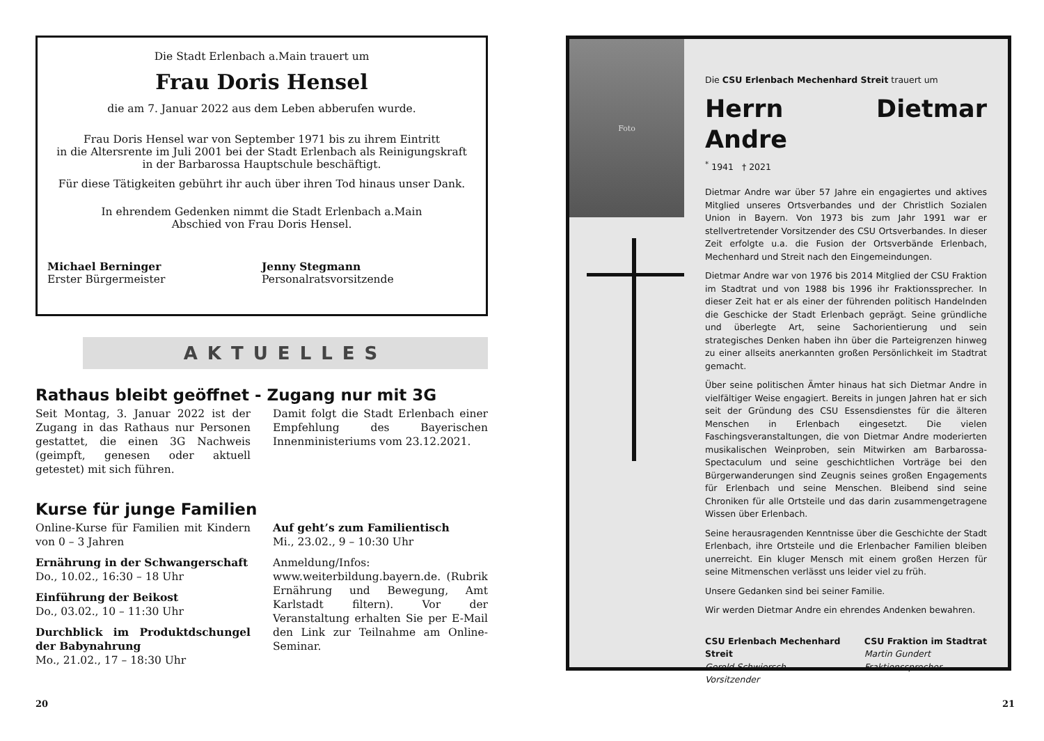Die Stadt Erlenbach a.Main trauert um
Frau Doris Hensel
die am 7. Januar 2022 aus dem Leben abberufen wurde.
Frau Doris Hensel war von September 1971 bis zu ihrem Eintritt
in die Altersrente im Juli 2001 bei der Stadt Erlenbach als Reinigungskraft
in der Barbarossa Hauptschule beschäftigt.
Für diese Tätigkeiten gebührt ihr auch über ihren Tod hinaus unser Dank.
In ehrendem Gedenken nimmt die Stadt Erlenbach a.Main
Abschied von Frau Doris Hensel.
Michael Berninger
Erster Bürgermeister
Jenny Stegmann
Personalratsvorsitzende
AKTUELLES
Rathaus bleibt geöffnet - Zugang nur mit 3G
Seit Montag, 3. Januar 2022 ist der Zugang in das Rathaus nur Personen gestattet, die einen 3G Nachweis (geimpft, genesen oder aktuell getestet) mit sich führen.
Damit folgt die Stadt Erlenbach einer Empfehlung des Bayerischen Innenministeriums vom 23.12.2021.
Kurse für junge Familien
Online-Kurse für Familien mit Kindern von 0 – 3 Jahren
Ernährung in der Schwangerschaft
Do., 10.02., 16:30 – 18 Uhr
Einführung der Beikost
Do., 03.02., 10 – 11:30 Uhr
Durchblick im Produktdschungel der Babynahrung
Mo., 21.02., 17 – 18:30 Uhr
Auf geht’s zum Familientisch
Mi., 23.02., 9 – 10:30 Uhr
Anmeldung/Infos:
www.weiterbildung.bayern.de. (Rubrik Ernährung und Bewegung, Amt Karlstadt filtern). Vor der Veranstaltung erhalten Sie per E-Mail den Link zur Teilnahme am Online-Seminar.
20
Foto
Die CSU Erlenbach Mechenhard Streit trauert um
Herrn Dietmar Andre
<sup>*</sup> 1941 † 2021
Dietmar Andre war über 57 Jahre ein engagiertes und aktives Mitglied unseres Ortsverbandes und der Christlich Sozialen Union in Bayern. Von 1973 bis zum Jahr 1991 war er stellvertretender Vorsitzender des CSU Ortsverbandes. In dieser Zeit erfolgte u.a. die Fusion der Ortsverbände Erlenbach, Mechenhard und Streit nach den Eingemeindungen.
Dietmar Andre war von 1976 bis 2014 Mitglied der CSU Fraktion im Stadtrat und von 1988 bis 1996 ihr Fraktionssprecher. In dieser Zeit hat er als einer der führenden politisch Handelnden die Geschicke der Stadt Erlenbach geprägt. Seine gründliche und überlegte Art, seine Sachorientierung und sein strategisches Denken haben ihn über die Parteigrenzen hinweg zu einer allseits anerkannten großen Persönlichkeit im Stadtrat gemacht.
Über seine politischen Ämter hinaus hat sich Dietmar Andre in vielfältiger Weise engagiert. Bereits in jungen Jahren hat er sich seit der Gründung des CSU Essensdienstes für die älteren Menschen in Erlenbach eingesetzt. Die vielen Faschingsveranstaltungen, die von Dietmar Andre moderierten musikalischen Weinproben, sein Mitwirken am Barbarossa-Spectaculum und seine geschichtlichen Vorträge bei den Bürgerwanderungen sind Zeugnis seines großen Engagements für Erlenbach und seine Menschen. Bleibend sind seine Chroniken für alle Ortsteile und das darin zusammengetragene Wissen über Erlenbach.
Seine herausragenden Kenntnisse über die Geschichte der Stadt Erlenbach, ihre Ortsteile und die Erlenbacher Familien bleiben unerreicht. Ein kluger Mensch mit einem großen Herzen für seine Mitmenschen verlässt uns leider viel zu früh.
Unsere Gedanken sind bei seiner Familie.
Wir werden Dietmar Andre ein ehrendes Andenken bewahren.
CSU Erlenbach Mechenhard Streit
Gerold Schwiersch
Vorsitzender
CSU Fraktion im Stadtrat
Martin Gundert
Fraktionssprecher
21